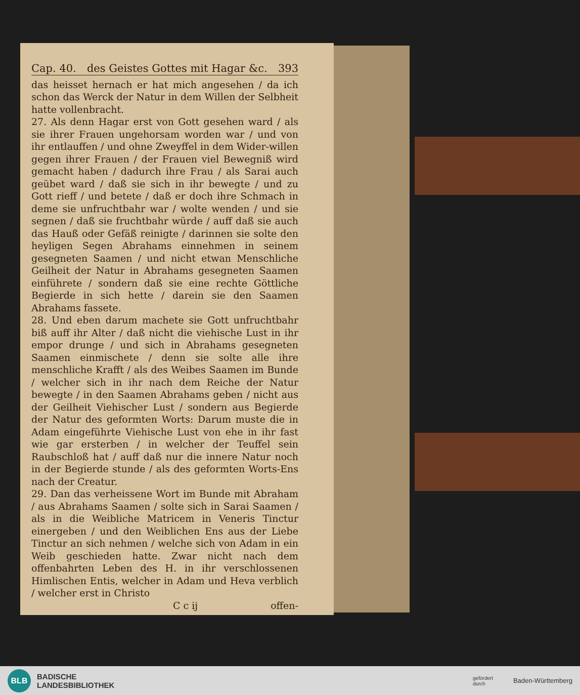Cap. 40. des Geistes Gottes mit Hagar &c. 393
das heisset hernach er hat mich angesehen / da ich schon das Werck der Natur in dem Willen der Selbheit hatte vollenbracht.
27. Als denn Hagar erst von Gott gesehen ward / als sie ihrer Frauen ungehorsam worden war / und von ihr entlauffen / und ohne Zweyffel in dem Wider-willen gegen ihrer Frauen / der Frauen viel Bewegniß wird gemacht haben / dadurch ihre Frau / als Sarai auch geübet ward / daß sie sich in ihr bewegte / und zu Gott rieff / und betete / daß er doch ihre Schmach in deme sie unfruchtbahr war / wolte wenden / und sie segnen / daß sie fruchtbahr würde / auff daß sie auch das Hauß oder Gefäß reinigte / darinnen sie solte den heyligen Segen Abrahams einnehmen in seinem gesegneten Saamen / und nicht etwan Menschliche Geilheit der Natur in Abrahams gesegneten Saamen einführete / sondern daß sie eine rechte Göttliche Begierde in sich hette / darein sie den Saamen Abrahams fassete.
28. Und eben darum machete sie Gott unfruchtbahr biß auff ihr Alter / daß nicht die viehische Lust in ihr empor drunge / und sich in Abrahams gesegneten Saamen einmischete / denn sie solte alle ihre menschliche Krafft / als des Weibes Saamen im Bunde / welcher sich in ihr nach dem Reiche der Natur bewegte / in den Saamen Abrahams geben / nicht aus der Geilheit Viehischer Lust / sondern aus Begierde der Natur des geformten Worts: Darum muste die in Adam eingeführte Viehische Lust von ehe in ihr fast wie gar ersterben / in welcher der Teuffel sein Raubschloß hat / auff daß nur die innere Natur noch in der Begierde stunde / als des geformten Worts-Ens nach der Creatur.
29. Dan das verheissene Wort im Bunde mit Abraham / aus Abrahams Saamen / solte sich in Sarai Saamen / als in die Weibliche Matricem in Veneris Tinctur einergeben / und den Weiblichen Ens aus der Liebe Tinctur an sich nehmen / welche sich von Adam in ein Weib geschieden hatte. Zwar nicht nach dem offenbahrten Leben des H. in ihr verschlossenen Himlischen Entis, welcher in Adam und Heva verblich / welcher erst in Christo
C c ij offen-
BLB
BADISCHE
LANDESBIBLIOTHEK
gefördert
durch
Baden-Württemberg